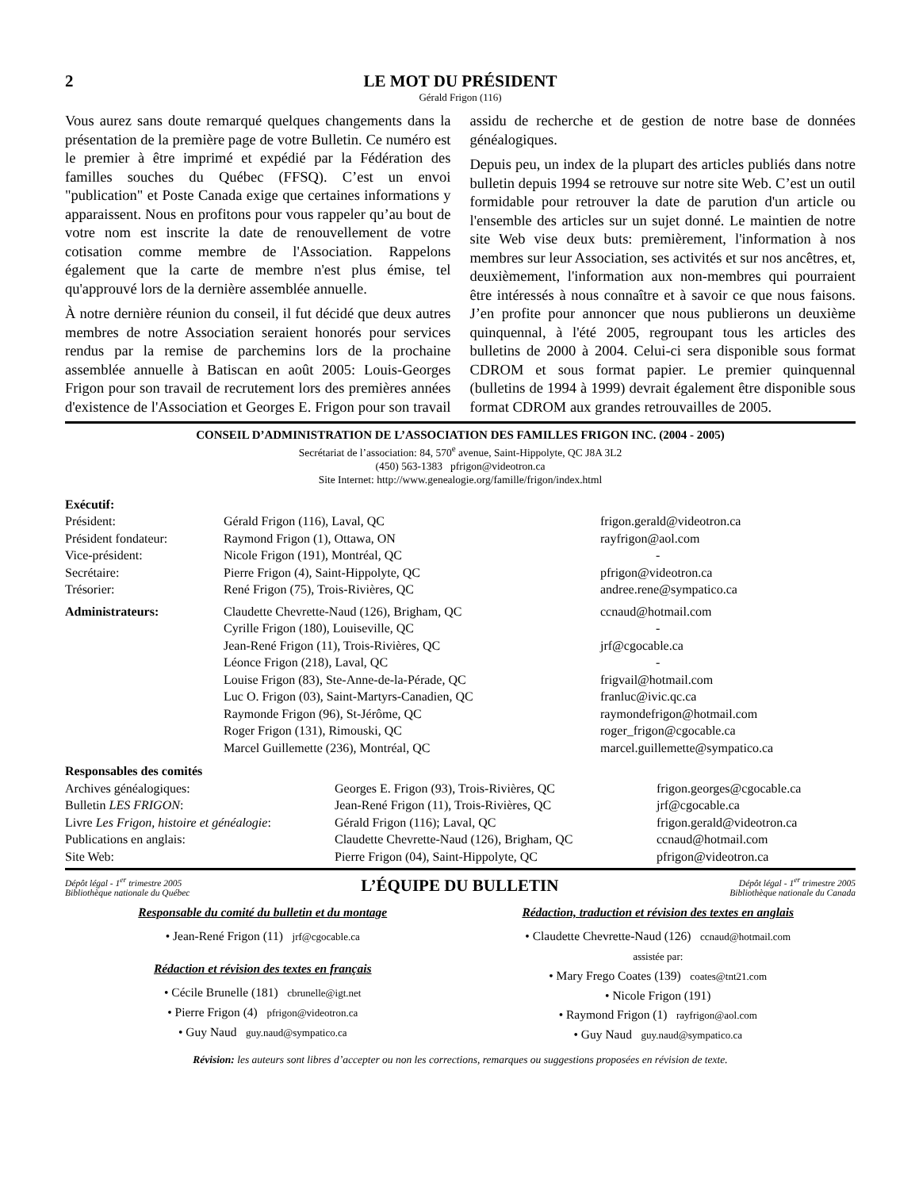2 LE MOT DU PRÉSIDENT
Gérald Frigon (116)
Vous aurez sans doute remarqué quelques changements dans la présentation de la première page de votre Bulletin. Ce numéro est le premier à être imprimé et expédié par la Fédération des familles souches du Québec (FFSQ). C’est un envoi "publication" et Poste Canada exige que certaines informations y apparaissent. Nous en profitons pour vous rappeler qu’au bout de votre nom est inscrite la date de renouvellement de votre cotisation comme membre de l'Association. Rappelons également que la carte de membre n'est plus émise, tel qu'approuvé lors de la dernière assemblée annuelle.
À notre dernière réunion du conseil, il fut décidé que deux autres membres de notre Association seraient honorés pour services rendus par la remise de parchemins lors de la prochaine assemblée annuelle à Batiscan en août 2005: Louis-Georges Frigon pour son travail de recrutement lors des premières années d'existence de l'Association et Georges E. Frigon pour son travail assidu de recherche et de gestion de notre base de données généalogiques.
Depuis peu, un index de la plupart des articles publiés dans notre bulletin depuis 1994 se retrouve sur notre site Web. C’est un outil formidable pour retrouver la date de parution d'un article ou l'ensemble des articles sur un sujet donné. Le maintien de notre site Web vise deux buts: premièrement, l'information à nos membres sur leur Association, ses activités et sur nos ancêtres, et, deuxièmement, l'information aux non-membres qui pourraient être intéressés à nous connaître et à savoir ce que nous faisons. J’en profite pour annoncer que nous publierons un deuxième quinquennal, à l'été 2005, regroupant tous les articles des bulletins de 2000 à 2004. Celui-ci sera disponible sous format CDROM et sous format papier. Le premier quinquennal (bulletins de 1994 à 1999) devrait également être disponible sous format CDROM aux grandes retrouvailles de 2005.
CONSEIL D’ADMINISTRATION DE L’ASSOCIATION DES FAMILLES FRIGON INC. (2004 - 2005)
Secrétariat de l’association: 84, 570<sup>e</sup> avenue, Saint-Hippolyte, QC J8A 3L2
(450) 563-1383 pfrigon@videotron.ca
Site Internet: http://www.genealogie.org/famille/frigon/index.html
| Exécutif: | | |
| Président: | Gérald Frigon (116), Laval, QC | frigon.gerald@videotron.ca |
| Président fondateur: | Raymond Frigon (1), Ottawa, ON | rayfrigon@aol.com |
| Vice-président: | Nicole Frigon (191), Montréal, QC | - |
| Secrétaire: | Pierre Frigon (4), Saint-Hippolyte, QC | pfrigon@videotron.ca |
| Trésorier: | René Frigon (75), Trois-Rivières, QC | andree.rene@sympatico.ca |
| Administrateurs: | Claudette Chevrette-Naud (126), Brigham, QC | ccnaud@hotmail.com |
| | Cyrille Frigon (180), Louiseville, QC | - |
| | Jean-René Frigon (11), Trois-Rivières, QC | jrf@cgocable.ca |
| | Léonce Frigon (218), Laval, QC | - |
| | Louise Frigon (83), Ste-Anne-de-la-Pérade, QC | frigvail@hotmail.com |
| | Luc O. Frigon (03), Saint-Martyrs-Canadien, QC | franluc@ivic.qc.ca |
| | Raymonde Frigon (96), St-Jérôme, QC | raymondefrigon@hotmail.com |
| | Roger Frigon (131), Rimouski, QC | roger_frigon@cgocable.ca |
| | Marcel Guillemette (236), Montréal, QC | marcel.guillemette@sympatico.ca |
| Responsables des comités | | |
| Archives généalogiques: | Georges E. Frigon (93), Trois-Rivières, QC | frigon.georges@cgocable.ca |
| Bulletin LES FRIGON : | Jean-René Frigon (11), Trois-Rivières, QC | jrf@cgocable.ca |
| Livre Les Frigon, histoire et généalogie : | Gérald Frigon (116); Laval, QC | frigon.gerald@videotron.ca |
| Publications en anglais: | Claudette Chevrette-Naud (126), Brigham, QC | ccnaud@hotmail.com |
| Site Web: | Pierre Frigon (04), Saint-Hippolyte, QC | pfrigon@videotron.ca |
Dépôt légal - 1<sup>er</sup> trimestre 2005
Bibliothèque nationale du Québec
L’ÉQUIPE DU BULLETIN
Dépôt légal - 1<sup>er</sup> trimestre 2005
Bibliothèque nationale du Canada
Responsable du comité du bulletin et du montage
• Jean-René Frigon (11) jrf@cgocable.ca
Rédaction et révision des textes en français
• Cécile Brunelle (181) cbrunelle@igt.net
• Pierre Frigon (4) pfrigon@videotron.ca
• Guy Naud guy.naud@sympatico.ca
Rédaction, traduction et révision des textes en anglais
• Claudette Chevrette-Naud (126) ccnaud@hotmail.com
assistée par:
• Mary Frego Coates (139) coates@tnt21.com
• Nicole Frigon (191)
• Raymond Frigon (1) rayfrigon@aol.com
• Guy Naud guy.naud@sympatico.ca
Révision: les auteurs sont libres d’accepter ou non les corrections, remarques ou suggestions proposées en révision de texte.